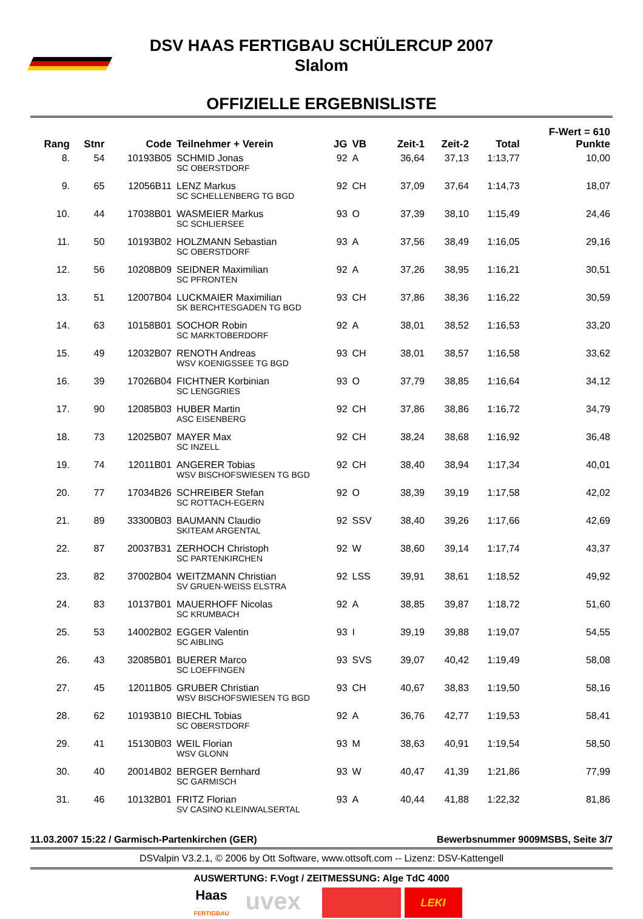DSV HAAS FERTIGBAU SCHÜLERCUP 2007
Slalom
OFFIZIELLE ERGEBNISLISTE
| | | | | | | | | | F-Wert = 610 |
| --- | --- | --- | --- | --- | --- | --- | --- | --- | --- |
| Rang | Stnr | Code | Teilnehmer + Verein | JG | VB | Zeit-1 | Zeit-2 | Total | Punkte |
| 8. | 54 | 10193B05 | SCHMID Jonas | 92 | A | 36,64 | 37,13 | 1:13,77 | 10,00 |
| | | | SC OBERSTDORF | | | | | | |
| 9. | 65 | 12056B11 | LENZ Markus | 92 | CH | 37,09 | 37,64 | 1:14,73 | 18,07 |
| | | | SC SCHELLENBERG TG BGD | | | | | | |
| 10. | 44 | 17038B01 | WASMEIER Markus | 93 | O | 37,39 | 38,10 | 1:15,49 | 24,46 |
| | | | SC SCHLIERSEE | | | | | | |
| 11. | 50 | 10193B02 | HOLZMANN Sebastian | 93 | A | 37,56 | 38,49 | 1:16,05 | 29,16 |
| | | | SC OBERSTDORF | | | | | | |
| 12. | 56 | 10208B09 | SEIDNER Maximilian | 92 | A | 37,26 | 38,95 | 1:16,21 | 30,51 |
| | | | SC PFRONTEN | | | | | | |
| 13. | 51 | 12007B04 | LUCKMAIER Maximilian | 93 | CH | 37,86 | 38,36 | 1:16,22 | 30,59 |
| | | | SK BERCHTESGADEN TG BGD | | | | | | |
| 14. | 63 | 10158B01 | SOCHOR Robin | 92 | A | 38,01 | 38,52 | 1:16,53 | 33,20 |
| | | | SC MARKTOBERDORF | | | | | | |
| 15. | 49 | 12032B07 | RENOTH Andreas | 93 | CH | 38,01 | 38,57 | 1:16,58 | 33,62 |
| | | | WSV KOENIGSSEE TG BGD | | | | | | |
| 16. | 39 | 17026B04 | FICHTNER Korbinian | 93 | O | 37,79 | 38,85 | 1:16,64 | 34,12 |
| | | | SC LENGGRIES | | | | | | |
| 17. | 90 | 12085B03 | HUBER Martin | 92 | CH | 37,86 | 38,86 | 1:16,72 | 34,79 |
| | | | ASC EISENBERG | | | | | | |
| 18. | 73 | 12025B07 | MAYER Max | 92 | CH | 38,24 | 38,68 | 1:16,92 | 36,48 |
| | | | SC INZELL | | | | | | |
| 19. | 74 | 12011B01 | ANGERER Tobias | 92 | CH | 38,40 | 38,94 | 1:17,34 | 40,01 |
| | | | WSV BISCHOFSWIESEN TG BGD | | | | | | |
| 20. | 77 | 17034B26 | SCHREIBER Stefan | 92 | O | 38,39 | 39,19 | 1:17,58 | 42,02 |
| | | | SC ROTTACH-EGERN | | | | | | |
| 21. | 89 | 33300B03 | BAUMANN Claudio | 92 | SSV | 38,40 | 39,26 | 1:17,66 | 42,69 |
| | | | SKITEAM ARGENTAL | | | | | | |
| 22. | 87 | 20037B31 | ZERHOCH Christoph | 92 | W | 38,60 | 39,14 | 1:17,74 | 43,37 |
| | | | SC PARTENKIRCHEN | | | | | | |
| 23. | 82 | 37002B04 | WEITZMANN Christian | 92 | LSS | 39,91 | 38,61 | 1:18,52 | 49,92 |
| | | | SV GRUEN-WEISS ELSTRA | | | | | | |
| 24. | 83 | 10137B01 | MAUERHOFF Nicolas | 92 | A | 38,85 | 39,87 | 1:18,72 | 51,60 |
| | | | SC KRUMBACH | | | | | | |
| 25. | 53 | 14002B02 | EGGER Valentin | 93 | I | 39,19 | 39,88 | 1:19,07 | 54,55 |
| | | | SC AIBLING | | | | | | |
| 26. | 43 | 32085B01 | BUERER Marco | 93 | SVS | 39,07 | 40,42 | 1:19,49 | 58,08 |
| | | | SC LOEFFINGEN | | | | | | |
| 27. | 45 | 12011B05 | GRUBER Christian | 93 | CH | 40,67 | 38,83 | 1:19,50 | 58,16 |
| | | | WSV BISCHOFSWIESEN TG BGD | | | | | | |
| 28. | 62 | 10193B10 | BIECHL Tobias | 92 | A | 36,76 | 42,77 | 1:19,53 | 58,41 |
| | | | SC OBERSTDORF | | | | | | |
| 29. | 41 | 15130B03 | WEIL Florian | 93 | M | 38,63 | 40,91 | 1:19,54 | 58,50 |
| | | | WSV GLONN | | | | | | |
| 30. | 40 | 20014B02 | BERGER Bernhard | 93 | W | 40,47 | 41,39 | 1:21,86 | 77,99 |
| | | | SC GARMISCH | | | | | | |
| 31. | 46 | 10132B01 | FRITZ Florian | 93 | A | 40,44 | 41,88 | 1:22,32 | 81,86 |
| | | | SV CASINO KLEINWALSERTAL | | | | | | |
11.03.2007 15:22 / Garmisch-Partenkirchen (GER) Bewerbsnummer 9009MSBS, Seite 3/7
DSValpin V3.2.1, © 2006 by Ott Software, www.ottsoft.com -- Lizenz: DSV-Kattengell
AUSWERTUNG: F.Vogt / ZEITMESSUNG: Alge TdC 4000
Haas
FERTIGBAU
uvex
LEKI